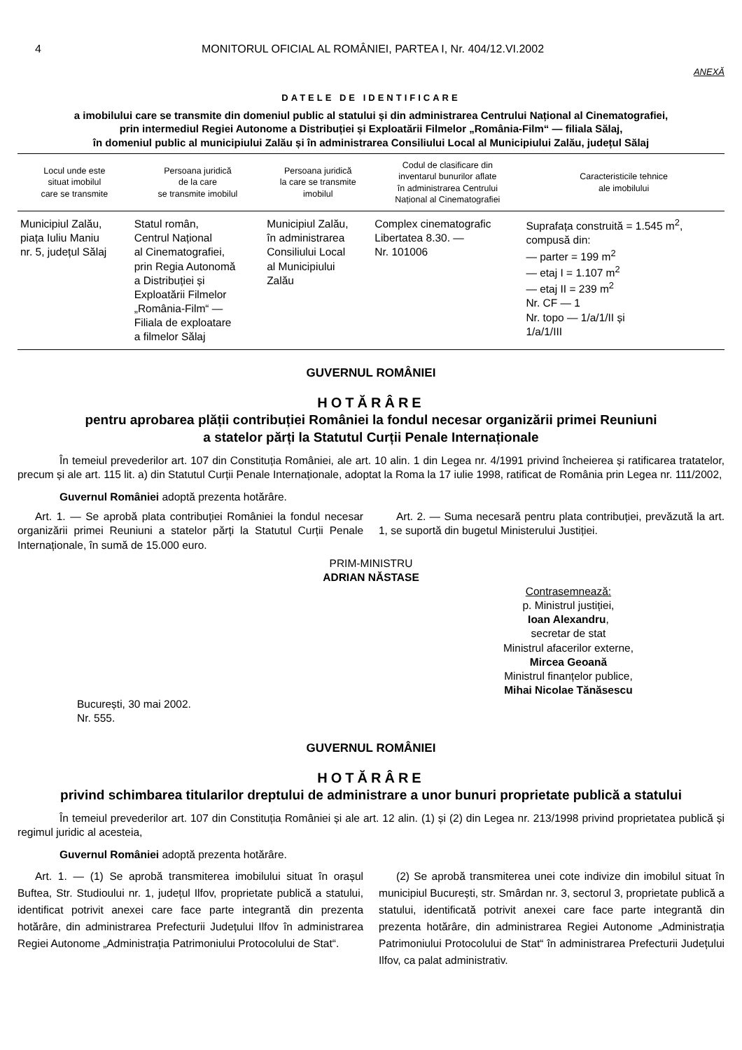4 MONITORUL OFICIAL AL ROMÂNIEI, PARTEA I, Nr. 404/12.VI.2002
ANEXĂ
DATELE DE IDENTIFICARE
a imobilului care se transmite din domeniul public al statului și din administrarea Centrului Național al Cinematografiei,
prin intermediul Regiei Autonome a Distribuției și Exploatării Filmelor „România-Film“ — filiala Sălaj,
în domeniul public al municipiului Zalău și în administrarea Consiliului Local al Municipiului Zalău, județul Sălaj
| Locul unde este situat imobilul care se transmite | Persoana juridică de la care se transmite imobilul | Persoana juridică la care se transmite imobilul | Codul de clasificare din inventarul bunurilor aflate în administrarea Centrului Național al Cinematografiei | Caracteristicile tehnice ale imobilului |
| --- | --- | --- | --- | --- |
| Municipiul Zalău, piața Iuliu Maniu nr. 5, județul Sălaj | Statul român, Centrul Național al Cinematografiei, prin Regia Autonomă a Distribuției și Exploatării Filmelor „România-Film“ — Filiala de exploatare a filmelor Sălaj | Municipiul Zalău, în administrarea Consiliului Local al Municipiului Zalău | Complex cinematografic Libertatea 8.30. — Nr. 101006 | Suprafața construită = 1.545 m<sup>2</sup>, compusă din: — parter = 199 m<sup>2</sup> — etaj I = 1.107 m<sup>2</sup> — etaj II = 239 m<sup>2</sup> Nr. CF — 1 Nr. topo — 1/a/1/II și 1/a/1/III |
GUVERNUL ROMÂNIEI
HOTĂRÂRE
pentru aprobarea plății contribuției României la fondul necesar organizării primei Reuniuni
a statelor părți la Statutul Curții Penale Internaționale
În temeiul prevederilor art. 107 din Constituția României, ale art. 10 alin. 1 din Legea nr. 4/1991 privind încheierea și ratificarea tratatelor, precum și ale art. 115 lit. a) din Statutul Curții Penale Internaționale, adoptat la Roma la 17 iulie 1998, ratificat de România prin Legea nr. 111/2002,
Guvernul României adoptă prezenta hotărâre.
Art. 1. — Se aprobă plata contribuției României la fondul necesar organizării primei Reuniuni a statelor părți la Statutul Curții Penale Internaționale, în sumă de 15.000 euro.
Art. 2. — Suma necesară pentru plata contribuției, prevăzută la art. 1, se suportă din bugetul Ministerului Justiției.
PRIM-MINISTRU
ADRIAN NĂSTASE
Contrasemnează:
p. Ministrul justiției,
Ioan Alexandru,
secretar de stat
Ministrul afacerilor externe,
Mircea Geoană
Ministrul finanțelor publice,
Mihai Nicolae Tănăsescu
București, 30 mai 2002.
Nr. 555.
GUVERNUL ROMÂNIEI
HOTĂRÂRE
privind schimbarea titularilor dreptului de administrare a unor bunuri proprietate publică a statului
În temeiul prevederilor art. 107 din Constituția României și ale art. 12 alin. (1) și (2) din Legea nr. 213/1998 privind proprietatea publică și regimul juridic al acesteia,
Guvernul României adoptă prezenta hotărâre.
Art. 1. — (1) Se aprobă transmiterea imobilului situat în orașul Buftea, Str. Studioului nr. 1, județul Ilfov, proprietate publică a statului, identificat potrivit anexei care face parte integrantă din prezenta hotărâre, din administrarea Prefecturii Județului Ilfov în administrarea Regiei Autonome „Administrația Patrimoniului Protocolului de Stat“.
(2) Se aprobă transmiterea unei cote indivize din imobilul situat în municipiul București, str. Smârdan nr. 3, sectorul 3, proprietate publică a statului, identificată potrivit anexei care face parte integrantă din prezenta hotărâre, din administrarea Regiei Autonome „Administrația Patrimoniului Protocolului de Stat“ în administrarea Prefecturii Județului Ilfov, ca palat administrativ.